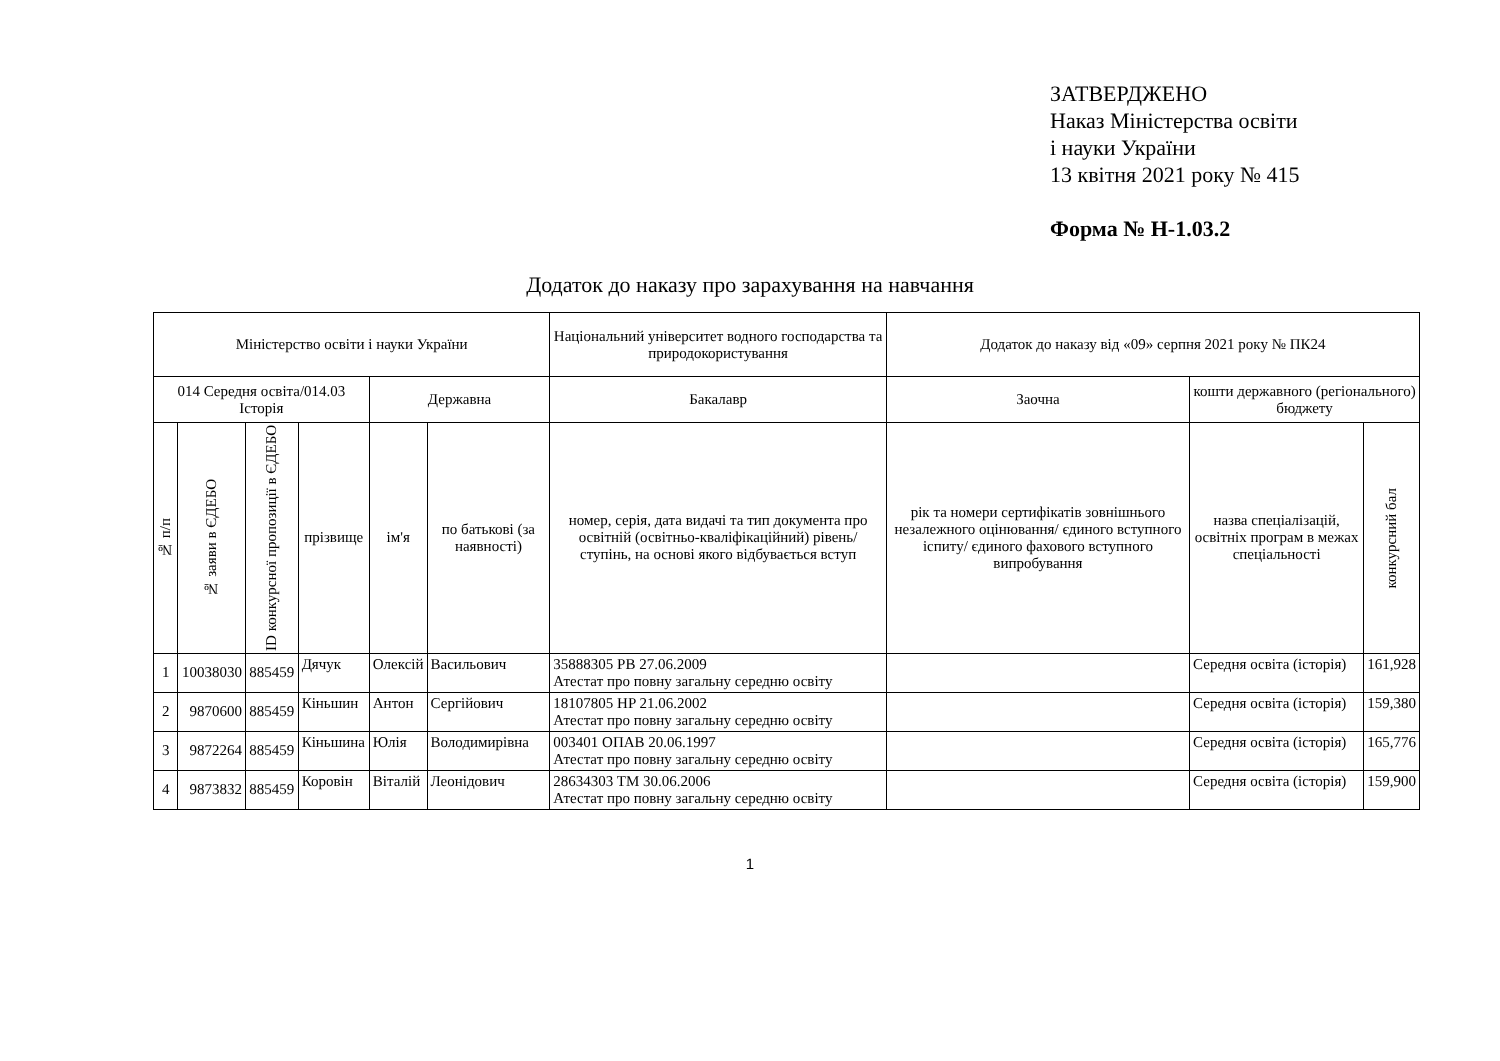ЗАТВЕРДЖЕНО
Наказ Міністерства освіти
і науки України
13 квітня 2021 року № 415
Форма № Н-1.03.2
Додаток до наказу про зарахування на навчання
| Міністерство освіти і науки України | | | | | | Національний університет водного господарства та природокористування | Додаток до наказу від «09» серпня 2021 року № ПК24 | | |
| 014 Середня освіта/014.03 Історія | | | | Державна | | Бакалавр | Заочна | кошти державного (регіонального) бюджету | |
| № п/п | № заяви в ЄДЕБО | ID конкурсної пропозиції в ЄДЕБО | прізвище | ім'я | по батькові (за наявності) | номер, серія, дата видачі та тип документа про освітній (освітньо-кваліфікаційний) рівень/ступінь, на основі якого відбувається вступ | рік та номери сертифікатів зовнішнього незалежного оцінювання/ єдиного вступного іспиту/ єдиного фахового вступного випробування | назва спеціалізацій, освітніх програм в межах спеціальності | конкурсний бал |
| 1 | 10038030 | 885459 | Дячук | Олексій | Васильович | 35888305 PB 27.06.2009 Атестат про повну загальну середню освіту | | Середня освіта (історія) | 161,928 |
| 2 | 9870600 | 885459 | Кіньшин | Антон | Сергійович | 18107805 HP 21.06.2002 Атестат про повну загальну середню освіту | | Середня освіта (історія) | 159,380 |
| 3 | 9872264 | 885459 | Кіньшина | Юлія | Володимирівна | 003401 ОПАВ 20.06.1997 Атестат про повну загальну середню освіту | | Середня освіта (історія) | 165,776 |
| 4 | 9873832 | 885459 | Коровін | Віталій | Леонідович | 28634303 TM 30.06.2006 Атестат про повну загальну середню освіту | | Середня освіта (історія) | 159,900 |
1